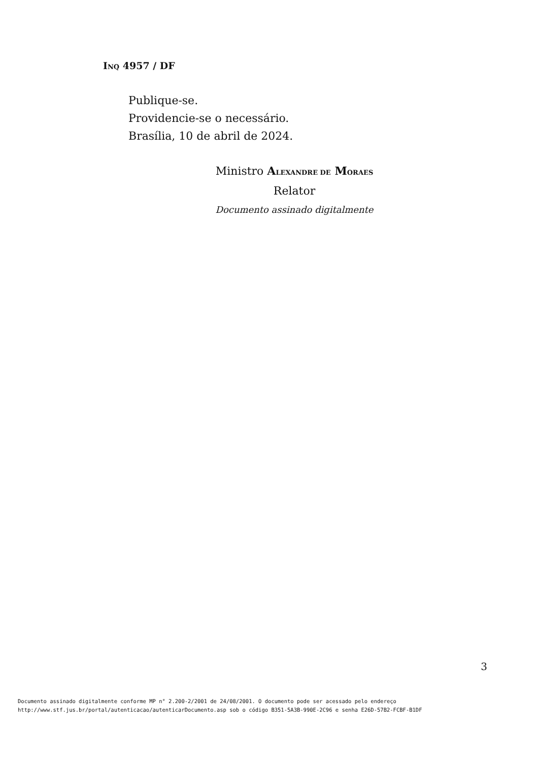INQ 4957 / DF
Publique-se.
Providencie-se o necessário.
Brasília, 10 de abril de 2024.
Ministro ALEXANDRE DE MORAES
Relator
Documento assinado digitalmente
3
Documento assinado digitalmente conforme MP n° 2.200-2/2001 de 24/08/2001. O documento pode ser acessado pelo endereço
http://www.stf.jus.br/portal/autenticacao/autenticarDocumento.asp sob o código B351-5A3B-990E-2C96 e senha E26D-57B2-FCBF-B1DF